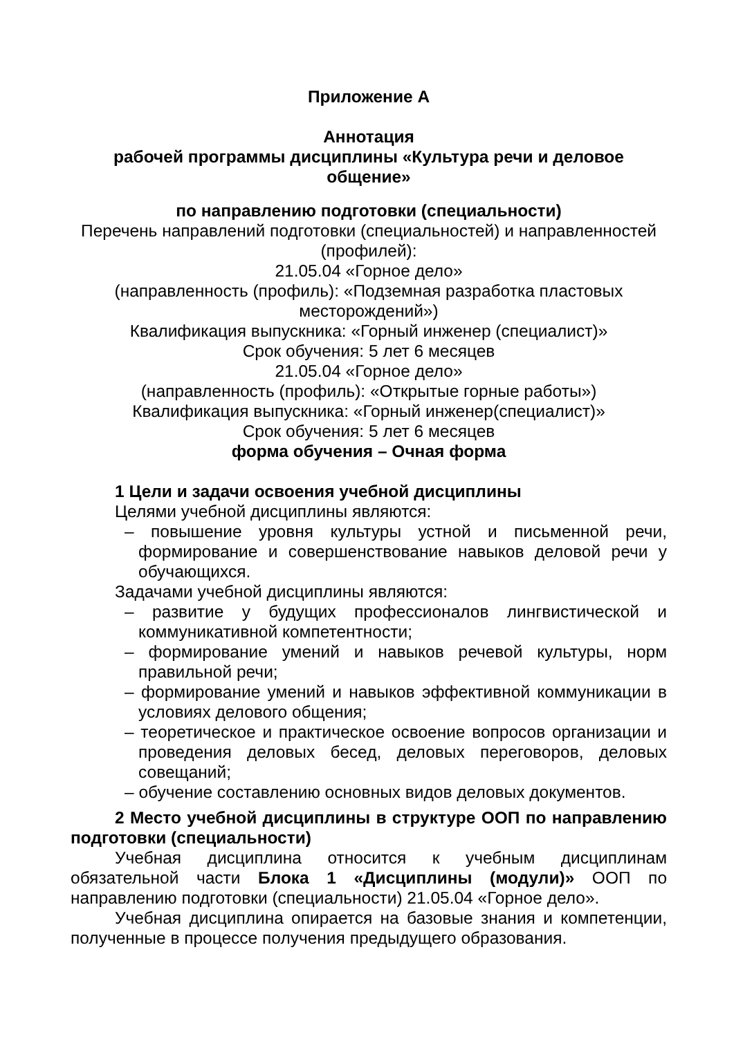Приложение А
Аннотация
рабочей программы дисциплины «Культура речи и деловое общение»
по направлению подготовки (специальности)
Перечень направлений подготовки (специальностей) и направленностей (профилей):
21.05.04 «Горное дело»
(направленность (профиль): «Подземная разработка пластовых месторождений»)
Квалификация выпускника: «Горный инженер (специалист)»
Срок обучения: 5 лет 6 месяцев
21.05.04 «Горное дело»
(направленность (профиль): «Открытые горные работы»)
Квалификация выпускника: «Горный инженер(специалист)»
Срок обучения: 5 лет 6 месяцев
форма обучения – Очная форма
1 Цели и задачи освоения учебной дисциплины
Целями учебной дисциплины являются:
– повышение уровня культуры устной и письменной речи, формирование и совершенствование навыков деловой речи у обучающихся.
Задачами учебной дисциплины являются:
– развитие у будущих профессионалов лингвистической и коммуникативной компетентности;
– формирование умений и навыков речевой культуры, норм правильной речи;
– формирование умений и навыков эффективной коммуникации в условиях делового общения;
– теоретическое и практическое освоение вопросов организации и проведения деловых бесед, деловых переговоров, деловых совещаний;
– обучение составлению основных видов деловых документов.
2 Место учебной дисциплины в структуре ООП по направлению подготовки (специальности)
Учебная дисциплина относится к учебным дисциплинам обязательной части Блока 1 «Дисциплины (модули)» ООП по направлению подготовки (специальности) 21.05.04 «Горное дело».
Учебная дисциплина опирается на базовые знания и компетенции, полученные в процессе получения предыдущего образования.